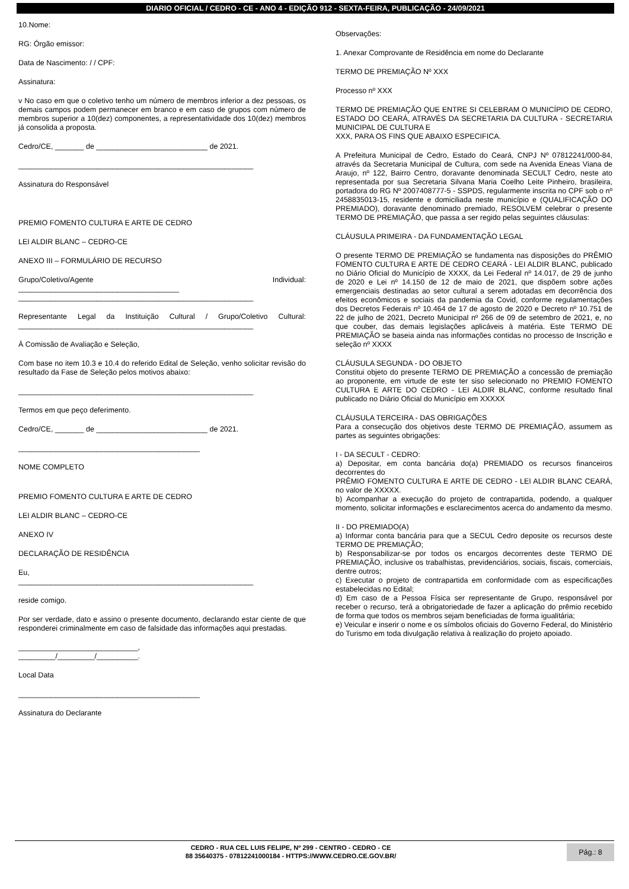DIARIO OFICIAL / CEDRO - CE - ANO 4 - EDIÇÃO 912 - SEXTA-FEIRA, PUBLICAÇÃO - 24/09/2021
10.Nome:
RG: Órgão emissor:
Data de Nascimento: / / CPF:
Assinatura:
v No caso em que o coletivo tenho um número de membros inferior a dez pessoas, os demais campos podem permanecer em branco e em caso de grupos com número de membros superior a 10(dez) componentes, a representatividade dos 10(dez) membros já consolida a proposta.
Cedro/CE, _______ de ___________________________ de 2021.
_________________________________________________________
Assinatura do Responsável
PREMIO FOMENTO CULTURA E ARTE DE CEDRO
LEI ALDIR BLANC – CEDRO-CE
ANEXO III – FORMULÁRIO DE RECURSO
Grupo/Coletivo/Agente Individual:
_______________________________________
_________________________________________________________
Representante Legal da Instituição Cultural / Grupo/Coletivo Cultural: _________________________________________________________
À Comissão de Avaliação e Seleção,
Com base no item 10.3 e 10.4 do referido Edital de Seleção, venho solicitar revisão do resultado da Fase de Seleção pelos motivos abaixo:
_________________________________________________________
Termos em que peço deferimento.
Cedro/CE, _______ de ___________________________ de 2021.
____________________________________________
NOME COMPLETO
PREMIO FOMENTO CULTURA E ARTE DE CEDRO
LEI ALDIR BLANC – CEDRO-CE
ANEXO IV
DECLARAÇÃO DE RESIDÊNCIA
Eu,
_________________________________________________________
reside comigo.
Por ser verdade, dato e assino o presente documento, declarando estar ciente de que responderei criminalmente em caso de falsidade das informações aqui prestadas.
_____________________________,
_________/_________/__________.
Local Data
____________________________________________
Assinatura do Declarante
Observações:
1. Anexar Comprovante de Residência em nome do Declarante
TERMO DE PREMIAÇÃO Nº XXX
Processo nº XXX
TERMO DE PREMIAÇÃO QUE ENTRE SI CELEBRAM O MUNICÍPIO DE CEDRO, ESTADO DO CEARÁ, ATRAVÉS DA SECRETARIA DA CULTURA - SECRETARIA MUNICIPAL DE CULTURA E
XXX, PARA OS FINS QUE ABAIXO ESPECIFICA.
A Prefeitura Municipal de Cedro, Estado do Ceará, CNPJ Nº 07812241/000-84, através da Secretaria Municipal de Cultura, com sede na Avenida Eneas Viana de Araujo, nº 122, Bairro Centro, doravante denominada SECULT Cedro, neste ato representada por sua Secretaria Silvana Maria Coelho Leite Pinheiro, brasileira, portadora do RG Nº 2007408777-5 - SSPDS, regularmente inscrita no CPF sob o nº 2458835013-15, residente e domiciliada neste município e (QUALIFICAÇÃO DO PREMIADO), doravante denominado premiado, RESOLVEM celebrar o presente TERMO DE PREMIAÇÃO, que passa a ser regido pelas seguintes cláusulas:
CLÁUSULA PRIMEIRA - DA FUNDAMENTAÇÃO LEGAL
O presente TERMO DE PREMIAÇÃO se fundamenta nas disposições do PRÊMIO FOMENTO CULTURA E ARTE DE CEDRO CEARÁ - LEI ALDIR BLANC, publicado no Diário Oficial do Município de XXXX, da Lei Federal nº 14.017, de 29 de junho de 2020 e Lei nº 14.150 de 12 de maio de 2021, que dispõem sobre ações emergenciais destinadas ao setor cultural a serem adotadas em decorrência dos efeitos econômicos e sociais da pandemia da Covid, conforme regulamentações dos Decretos Federais nº 10.464 de 17 de agosto de 2020 e Decreto nº 10.751 de 22 de julho de 2021, Decreto Municipal nº 266 de 09 de setembro de 2021, e, no que couber, das demais legislações aplicáveis à matéria. Este TERMO DE PREMIAÇÃO se baseia ainda nas informações contidas no processo de Inscrição e seleção nº XXXX
CLÁUSULA SEGUNDA - DO OBJETO
Constitui objeto do presente TERMO DE PREMIAÇÃO a concessão de premiação ao proponente, em virtude de este ter siso selecionado no PREMIO FOMENTO CULTURA E ARTE DO CEDRO - LEI ALDIR BLANC, conforme resultado final publicado no Diário Oficial do Município em XXXXX
CLÁUSULA TERCEIRA - DAS OBRIGAÇÕES
Para a consecução dos objetivos deste TERMO DE PREMIAÇÃO, assumem as partes as seguintes obrigações:
I - DA SECULT - CEDRO:
a) Depositar, em conta bancária do(a) PREMIADO os recursos financeiros decorrentes do
PRÊMIO FOMENTO CULTURA E ARTE DE CEDRO - LEI ALDIR BLANC CEARÁ, no valor de XXXXX.
b) Acompanhar a execução do projeto de contrapartida, podendo, a qualquer momento, solicitar informações e esclarecimentos acerca do andamento da mesmo.
II - DO PREMIADO(A)
a) Informar conta bancária para que a SECUL Cedro deposite os recursos deste TERMO DE PREMIAÇÃO;
b) Responsabilizar-se por todos os encargos decorrentes deste TERMO DE PREMIAÇÃO, inclusive os trabalhistas, previdenciários, sociais, fiscais, comerciais, dentre outros;
c) Executar o projeto de contrapartida em conformidade com as especificações estabelecidas no Edital;
d) Em caso de a Pessoa Física ser representante de Grupo, responsável por receber o recurso, terá a obrigatoriedade de fazer a aplicação do prêmio recebido de forma que todos os membros sejam beneficiadas de forma igualitária;
e) Veicular e inserir o nome e os símbolos oficiais do Governo Federal, do Ministério do Turismo em toda divulgação relativa à realização do projeto apoiado.
CEDRO - RUA CEL LUIS FELIPE, Nº 299 - CENTRO - CEDRO - CE
88 35640375 - 07812241000184 - HTTPS://WWW.CEDRO.CE.GOV.BR/
Pág.: 8